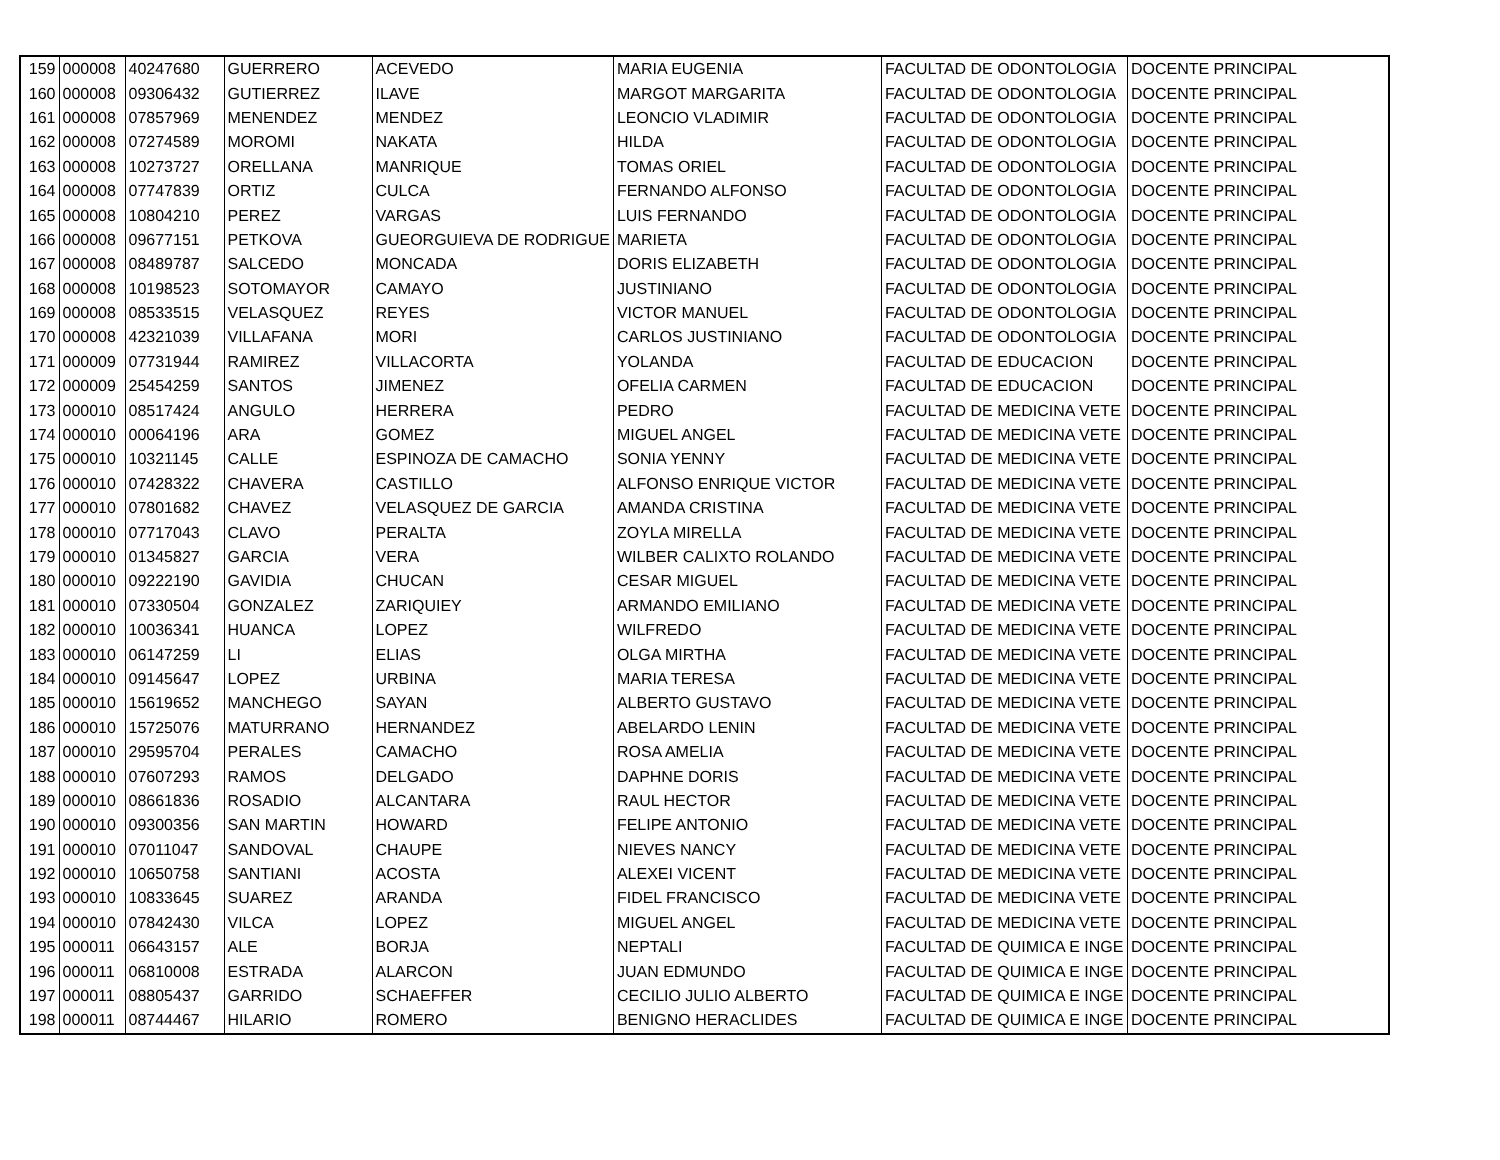| 159 | 000008 | 40247680 | GUERRERO | ACEVEDO | MARIA EUGENIA | FACULTAD DE ODONTOLOGIA | DOCENTE PRINCIPAL |
| 160 | 000008 | 09306432 | GUTIERREZ | ILAVE | MARGOT MARGARITA | FACULTAD DE ODONTOLOGIA | DOCENTE PRINCIPAL |
| 161 | 000008 | 07857969 | MENENDEZ | MENDEZ | LEONCIO VLADIMIR | FACULTAD DE ODONTOLOGIA | DOCENTE PRINCIPAL |
| 162 | 000008 | 07274589 | MOROMI | NAKATA | HILDA | FACULTAD DE ODONTOLOGIA | DOCENTE PRINCIPAL |
| 163 | 000008 | 10273727 | ORELLANA | MANRIQUE | TOMAS ORIEL | FACULTAD DE ODONTOLOGIA | DOCENTE PRINCIPAL |
| 164 | 000008 | 07747839 | ORTIZ | CULCA | FERNANDO ALFONSO | FACULTAD DE ODONTOLOGIA | DOCENTE PRINCIPAL |
| 165 | 000008 | 10804210 | PEREZ | VARGAS | LUIS FERNANDO | FACULTAD DE ODONTOLOGIA | DOCENTE PRINCIPAL |
| 166 | 000008 | 09677151 | PETKOVA | GUEORGUIEVA DE RODRIGUE | MARIETA | FACULTAD DE ODONTOLOGIA | DOCENTE PRINCIPAL |
| 167 | 000008 | 08489787 | SALCEDO | MONCADA | DORIS ELIZABETH | FACULTAD DE ODONTOLOGIA | DOCENTE PRINCIPAL |
| 168 | 000008 | 10198523 | SOTOMAYOR | CAMAYO | JUSTINIANO | FACULTAD DE ODONTOLOGIA | DOCENTE PRINCIPAL |
| 169 | 000008 | 08533515 | VELASQUEZ | REYES | VICTOR MANUEL | FACULTAD DE ODONTOLOGIA | DOCENTE PRINCIPAL |
| 170 | 000008 | 42321039 | VILLAFANA | MORI | CARLOS JUSTINIANO | FACULTAD DE ODONTOLOGIA | DOCENTE PRINCIPAL |
| 171 | 000009 | 07731944 | RAMIREZ | VILLACORTA | YOLANDA | FACULTAD DE EDUCACION | DOCENTE PRINCIPAL |
| 172 | 000009 | 25454259 | SANTOS | JIMENEZ | OFELIA CARMEN | FACULTAD DE EDUCACION | DOCENTE PRINCIPAL |
| 173 | 000010 | 08517424 | ANGULO | HERRERA | PEDRO | FACULTAD DE MEDICINA VETE | DOCENTE PRINCIPAL |
| 174 | 000010 | 00064196 | ARA | GOMEZ | MIGUEL ANGEL | FACULTAD DE MEDICINA VETE | DOCENTE PRINCIPAL |
| 175 | 000010 | 10321145 | CALLE | ESPINOZA DE CAMACHO | SONIA YENNY | FACULTAD DE MEDICINA VETE | DOCENTE PRINCIPAL |
| 176 | 000010 | 07428322 | CHAVERA | CASTILLO | ALFONSO ENRIQUE VICTOR | FACULTAD DE MEDICINA VETE | DOCENTE PRINCIPAL |
| 177 | 000010 | 07801682 | CHAVEZ | VELASQUEZ DE GARCIA | AMANDA CRISTINA | FACULTAD DE MEDICINA VETE | DOCENTE PRINCIPAL |
| 178 | 000010 | 07717043 | CLAVO | PERALTA | ZOYLA MIRELLA | FACULTAD DE MEDICINA VETE | DOCENTE PRINCIPAL |
| 179 | 000010 | 01345827 | GARCIA | VERA | WILBER CALIXTO ROLANDO | FACULTAD DE MEDICINA VETE | DOCENTE PRINCIPAL |
| 180 | 000010 | 09222190 | GAVIDIA | CHUCAN | CESAR MIGUEL | FACULTAD DE MEDICINA VETE | DOCENTE PRINCIPAL |
| 181 | 000010 | 07330504 | GONZALEZ | ZARIQUIEY | ARMANDO EMILIANO | FACULTAD DE MEDICINA VETE | DOCENTE PRINCIPAL |
| 182 | 000010 | 10036341 | HUANCA | LOPEZ | WILFREDO | FACULTAD DE MEDICINA VETE | DOCENTE PRINCIPAL |
| 183 | 000010 | 06147259 | LI | ELIAS | OLGA MIRTHA | FACULTAD DE MEDICINA VETE | DOCENTE PRINCIPAL |
| 184 | 000010 | 09145647 | LOPEZ | URBINA | MARIA TERESA | FACULTAD DE MEDICINA VETE | DOCENTE PRINCIPAL |
| 185 | 000010 | 15619652 | MANCHEGO | SAYAN | ALBERTO GUSTAVO | FACULTAD DE MEDICINA VETE | DOCENTE PRINCIPAL |
| 186 | 000010 | 15725076 | MATURRANO | HERNANDEZ | ABELARDO LENIN | FACULTAD DE MEDICINA VETE | DOCENTE PRINCIPAL |
| 187 | 000010 | 29595704 | PERALES | CAMACHO | ROSA AMELIA | FACULTAD DE MEDICINA VETE | DOCENTE PRINCIPAL |
| 188 | 000010 | 07607293 | RAMOS | DELGADO | DAPHNE DORIS | FACULTAD DE MEDICINA VETE | DOCENTE PRINCIPAL |
| 189 | 000010 | 08661836 | ROSADIO | ALCANTARA | RAUL HECTOR | FACULTAD DE MEDICINA VETE | DOCENTE PRINCIPAL |
| 190 | 000010 | 09300356 | SAN MARTIN | HOWARD | FELIPE ANTONIO | FACULTAD DE MEDICINA VETE | DOCENTE PRINCIPAL |
| 191 | 000010 | 07011047 | SANDOVAL | CHAUPE | NIEVES NANCY | FACULTAD DE MEDICINA VETE | DOCENTE PRINCIPAL |
| 192 | 000010 | 10650758 | SANTIANI | ACOSTA | ALEXEI VICENT | FACULTAD DE MEDICINA VETE | DOCENTE PRINCIPAL |
| 193 | 000010 | 10833645 | SUAREZ | ARANDA | FIDEL FRANCISCO | FACULTAD DE MEDICINA VETE | DOCENTE PRINCIPAL |
| 194 | 000010 | 07842430 | VILCA | LOPEZ | MIGUEL ANGEL | FACULTAD DE MEDICINA VETE | DOCENTE PRINCIPAL |
| 195 | 000011 | 06643157 | ALE | BORJA | NEPTALI | FACULTAD DE QUIMICA E INGE | DOCENTE PRINCIPAL |
| 196 | 000011 | 06810008 | ESTRADA | ALARCON | JUAN EDMUNDO | FACULTAD DE QUIMICA E INGE | DOCENTE PRINCIPAL |
| 197 | 000011 | 08805437 | GARRIDO | SCHAEFFER | CECILIO JULIO ALBERTO | FACULTAD DE QUIMICA E INGE | DOCENTE PRINCIPAL |
| 198 | 000011 | 08744467 | HILARIO | ROMERO | BENIGNO HERACLIDES | FACULTAD DE QUIMICA E INGE | DOCENTE PRINCIPAL |